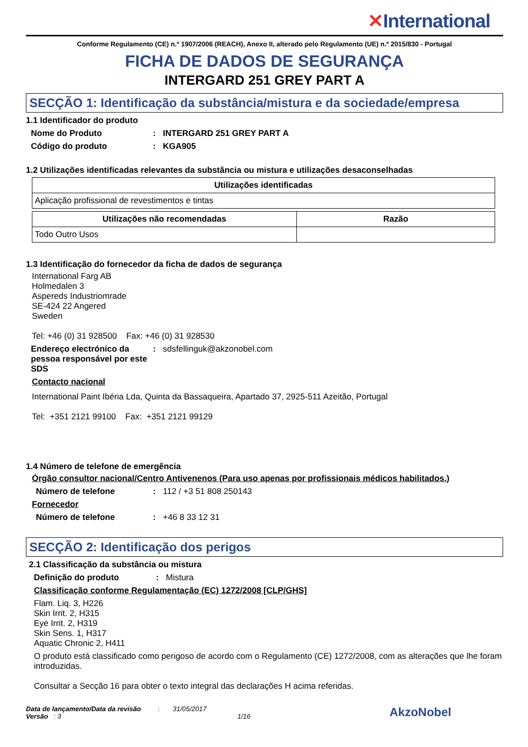✕International
Conforme Regulamento (CE) n.º 1907/2006 (REACH), Anexo II, alterado pelo Regulamento (UE) n.º 2015/830 - Portugal
FICHA DE DADOS DE SEGURANÇA
INTERGARD 251 GREY PART A
SECÇÃO 1: Identificação da substância/mistura e da sociedade/empresa
1.1 Identificador do produto
Nome do Produto : INTERGARD 251 GREY PART A
Código do produto : KGA905
1.2 Utilizações identificadas relevantes da substância ou mistura e utilizações desaconselhadas
| Utilizações identificadas |
| --- |
| Aplicação profissional de revestimentos e tintas |
| Utilizações não recomendadas | Razão |
| --- | --- |
| Todo Outro Usos | |
1.3 Identificação do fornecedor da ficha de dados de segurança
International Farg AB
Holmedalen 3
Aspereds Industriomrade
SE-424 22 Angered
Sweden
Tel: +46 (0) 31 928500 Fax: +46 (0) 31 928530
Endereço electrónico da pessoa responsável por este SDS
: sdsfellinguk@akzonobel.com
Contacto nacional
International Paint Ibéria Lda, Quinta da Bassaqueira, Apartado 37, 2925-511 Azeitão, Portugal
Tel: +351 2121 99100 Fax: +351 2121 99129
1.4 Número de telefone de emergência
Órgão consultor nacional/Centro Antivenenos (Para uso apenas por profissionais médicos habilitados.)
Número de telefone : 112 / +3 51 808 250143
Fornecedor
Número de telefone : +46 8 33 12 31
SECÇÃO 2: Identificação dos perigos
2.1 Classificação da substância ou mistura
Definição do produto : Mistura
Classificação conforme Regulamentação (EC) 1272/2008 [CLP/GHS]
Flam. Liq. 3, H226
Skin Irrit. 2, H315
Eye Irrit. 2, H319
Skin Sens. 1, H317
Aquatic Chronic 2, H411
O produto está classificado como perigoso de acordo com o Regulamento (CE) 1272/2008, com as alterações que lhe foram introduzidas.
Consultar a Secção 16 para obter o texto integral das declarações H acima referidas.
Data de lançamento/Data da revisão : 31/05/2017
Versão : 3 1/16
AkzoNobel